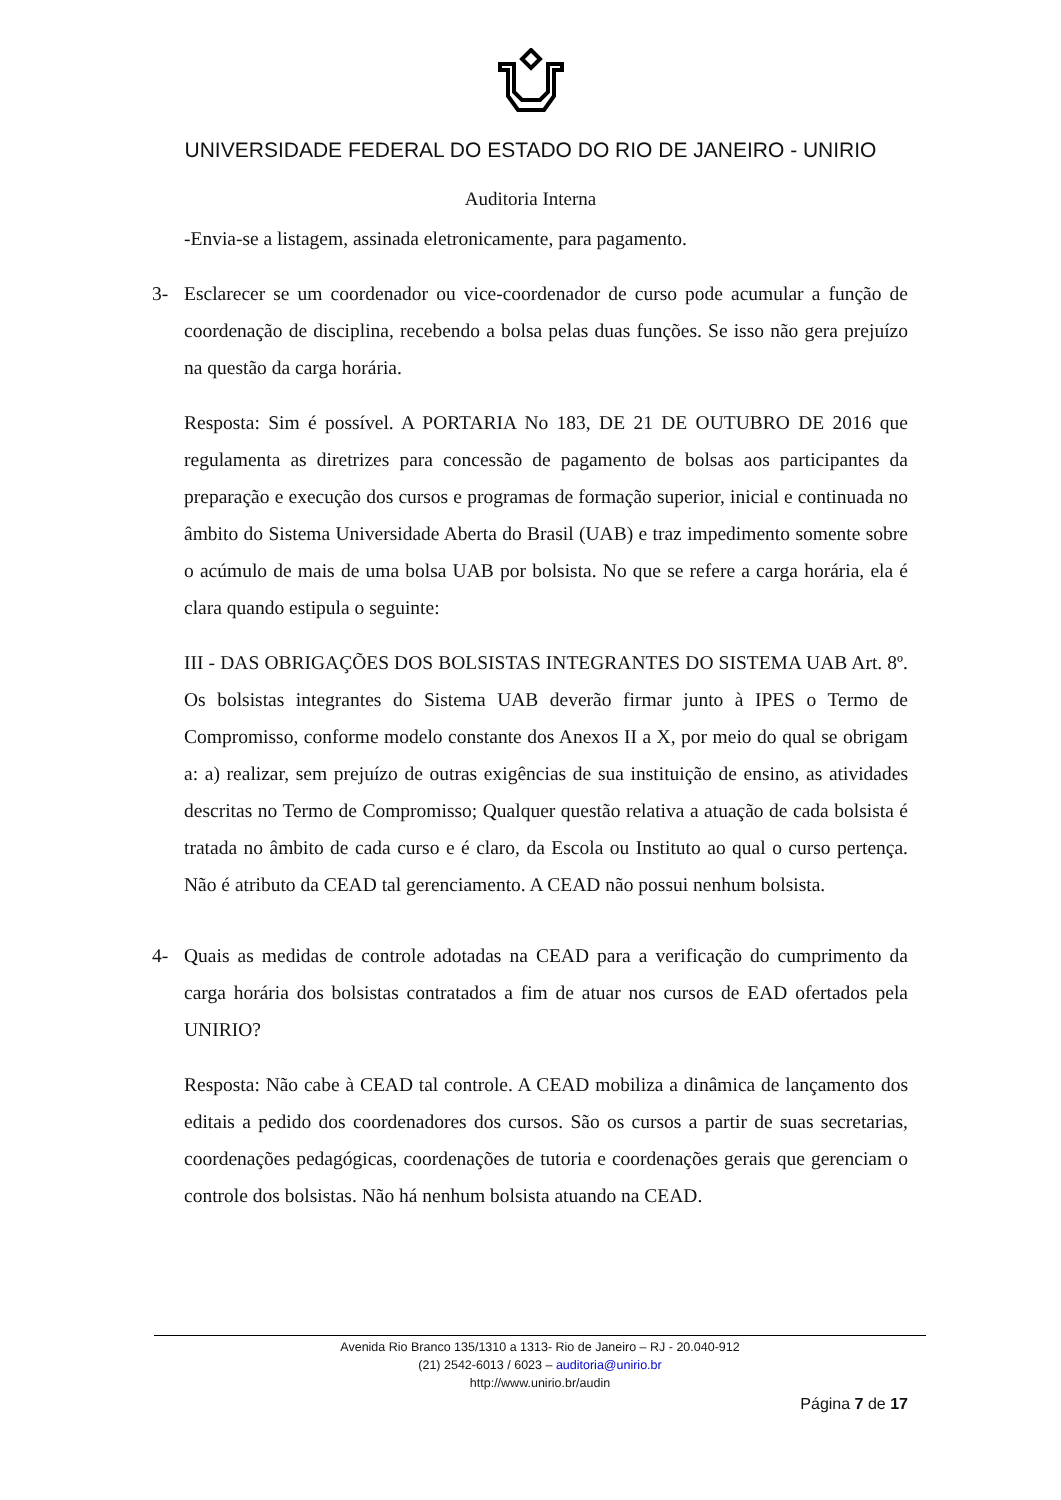UNIVERSIDADE FEDERAL DO ESTADO DO RIO DE JANEIRO - UNIRIO
Auditoria Interna
-Envia-se a listagem, assinada eletronicamente, para pagamento.
3- Esclarecer se um coordenador ou vice-coordenador de curso pode acumular a função de coordenação de disciplina, recebendo a bolsa pelas duas funções. Se isso não gera prejuízo na questão da carga horária.
Resposta: Sim é possível. A PORTARIA No 183, DE 21 DE OUTUBRO DE 2016 que regulamenta as diretrizes para concessão de pagamento de bolsas aos participantes da preparação e execução dos cursos e programas de formação superior, inicial e continuada no âmbito do Sistema Universidade Aberta do Brasil (UAB) e traz impedimento somente sobre o acúmulo de mais de uma bolsa UAB por bolsista. No que se refere a carga horária, ela é clara quando estipula o seguinte:
III - DAS OBRIGAÇÕES DOS BOLSISTAS INTEGRANTES DO SISTEMA UAB Art. 8º. Os bolsistas integrantes do Sistema UAB deverão firmar junto à IPES o Termo de Compromisso, conforme modelo constante dos Anexos II a X, por meio do qual se obrigam a: a) realizar, sem prejuízo de outras exigências de sua instituição de ensino, as atividades descritas no Termo de Compromisso; Qualquer questão relativa a atuação de cada bolsista é tratada no âmbito de cada curso e é claro, da Escola ou Instituto ao qual o curso pertença. Não é atributo da CEAD tal gerenciamento. A CEAD não possui nenhum bolsista.
4- Quais as medidas de controle adotadas na CEAD para a verificação do cumprimento da carga horária dos bolsistas contratados a fim de atuar nos cursos de EAD ofertados pela UNIRIO?
Resposta: Não cabe à CEAD tal controle. A CEAD mobiliza a dinâmica de lançamento dos editais a pedido dos coordenadores dos cursos. São os cursos a partir de suas secretarias, coordenações pedagógicas, coordenações de tutoria e coordenações gerais que gerenciam o controle dos bolsistas. Não há nenhum bolsista atuando na CEAD.
Avenida Rio Branco 135/1310 a 1313- Rio de Janeiro – RJ - 20.040-912
(21) 2542-6013 / 6023 – auditoria@unirio.br
http://www.unirio.br/audin
Página 7 de 17